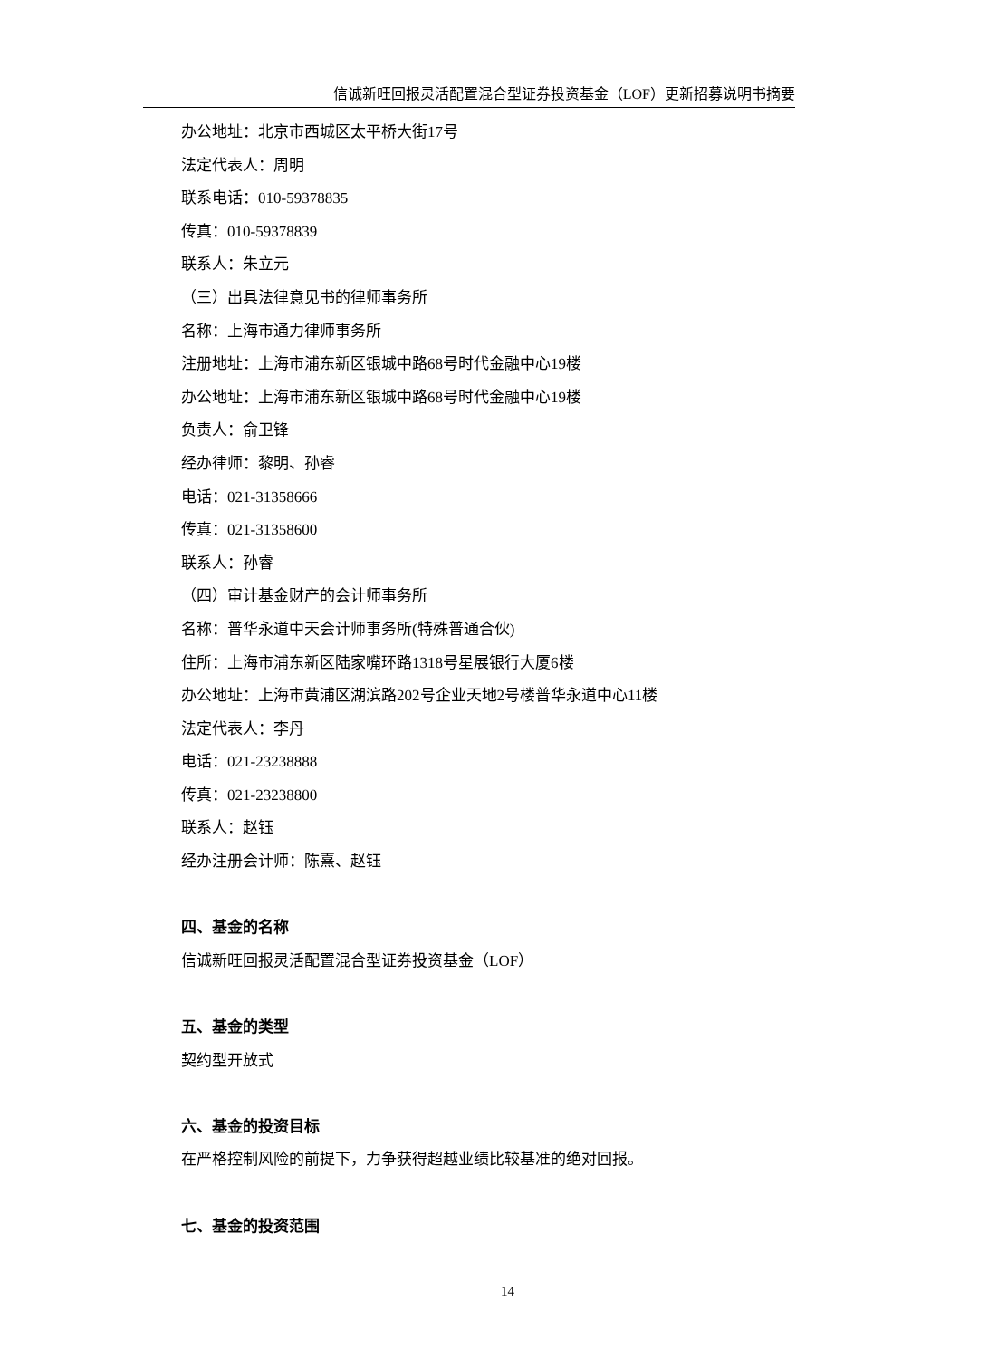信诚新旺回报灵活配置混合型证券投资基金（LOF）更新招募说明书摘要
办公地址：北京市西城区太平桥大街17号
法定代表人：周明
联系电话：010-59378835
传真：010-59378839
联系人：朱立元
（三）出具法律意见书的律师事务所
名称：上海市通力律师事务所
注册地址：上海市浦东新区银城中路68号时代金融中心19楼
办公地址：上海市浦东新区银城中路68号时代金融中心19楼
负责人：俞卫锋
经办律师：黎明、孙睿
电话：021-31358666
传真：021-31358600
联系人：孙睿
（四）审计基金财产的会计师事务所
名称：普华永道中天会计师事务所(特殊普通合伙)
住所：上海市浦东新区陆家嘴环路1318号星展银行大厦6楼
办公地址：上海市黄浦区湖滨路202号企业天地2号楼普华永道中心11楼
法定代表人：李丹
电话：021-23238888
传真：021-23238800
联系人：赵钰
经办注册会计师：陈熹、赵钰
四、基金的名称
信诚新旺回报灵活配置混合型证券投资基金（LOF）
五、基金的类型
契约型开放式
六、基金的投资目标
在严格控制风险的前提下，力争获得超越业绩比较基准的绝对回报。
七、基金的投资范围
14